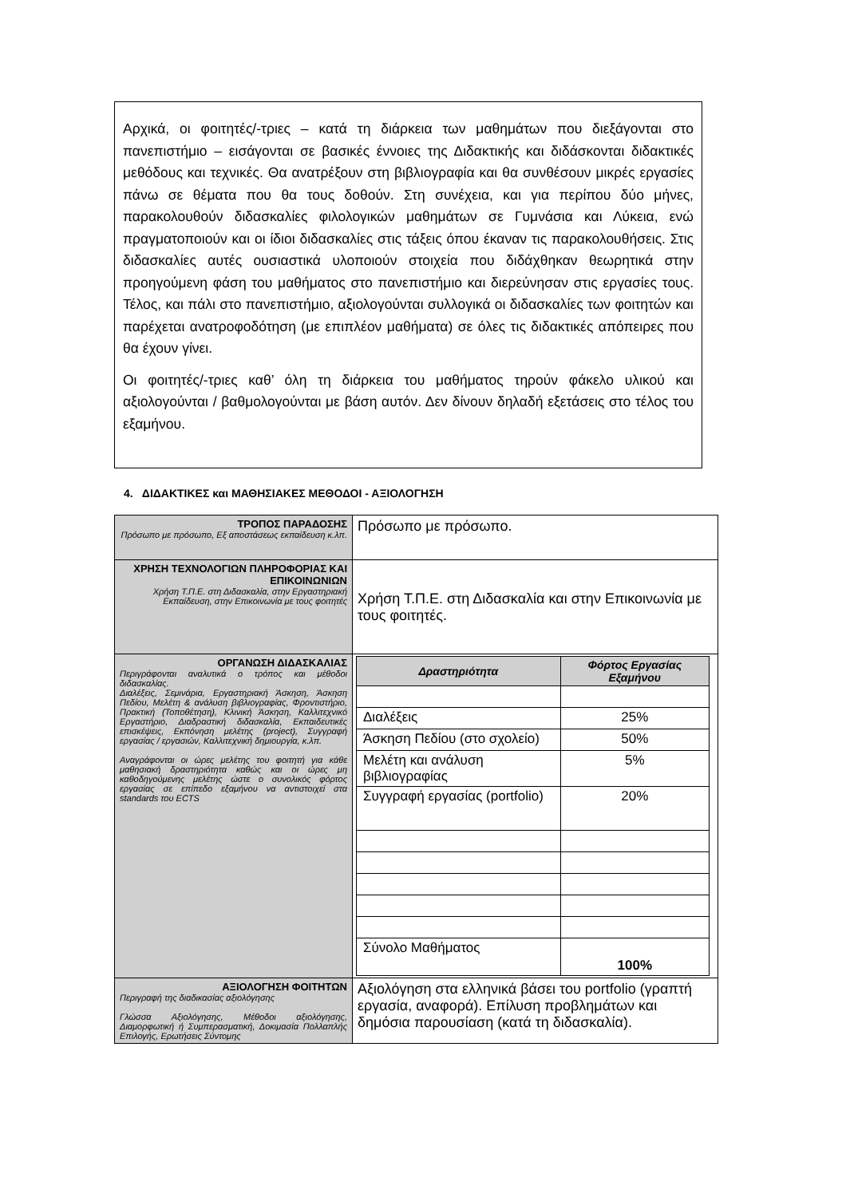Αρχικά, οι φοιτητές/-τριες – κατά τη διάρκεια των μαθημάτων που διεξάγονται στο πανεπιστήμιο – εισάγονται σε βασικές έννοιες της Διδακτικής και διδάσκονται διδακτικές μεθόδους και τεχνικές. Θα ανατρέξουν στη βιβλιογραφία και θα συνθέσουν μικρές εργασίες πάνω σε θέματα που θα τους δοθούν. Στη συνέχεια, και για περίπου δύο μήνες, παρακολουθούν διδασκαλίες φιλολογικών μαθημάτων σε Γυμνάσια και Λύκεια, ενώ πραγματοποιούν και οι ίδιοι διδασκαλίες στις τάξεις όπου έκαναν τις παρακολουθήσεις. Στις διδασκαλίες αυτές ουσιαστικά υλοποιούν στοιχεία που διδάχθηκαν θεωρητικά στην προηγούμενη φάση του μαθήματος στο πανεπιστήμιο και διερεύνησαν στις εργασίες τους. Τέλος, και πάλι στο πανεπιστήμιο, αξιολογούνται συλλογικά οι διδασκαλίες των φοιτητών και παρέχεται ανατροφοδότηση (με επιπλέον μαθήματα) σε όλες τις διδακτικές απόπειρες που θα έχουν γίνει.
Οι φοιτητές/-τριες καθ’ όλη τη διάρκεια του μαθήματος τηρούν φάκελο υλικού και αξιολογούνται / βαθμολογούνται με βάση αυτόν. Δεν δίνουν δηλαδή εξετάσεις στο τέλος του εξαμήνου.
4. ΔΙΔΑΚΤΙΚΕΣ και ΜΑΘΗΣΙΑΚΕΣ ΜΕΘΟΔΟΙ - ΑΞΙΟΛΟΓΗΣΗ
| ΤΡΟΠΟΣ ΠΑΡΑΔΟΣΗΣ Πρόσωπο με πρόσωπο, Εξ αποστάσεως εκπαίδευση κ.λπ. | Πρόσωπο με πρόσωπο. |
| ΧΡΗΣΗ ΤΕΧΝΟΛΟΓΙΩΝ ΠΛΗΡΟΦΟΡΙΑΣ ΚΑΙ ΕΠΙΚΟΙΝΩΝΙΩΝ Χρήση Τ.Π.Ε. στη Διδασκαλία, στην Εργαστηριακή Εκπαίδευση, στην Επικοινωνία με τους φοιτητές | Χρήση Τ.Π.Ε. στη Διδασκαλία και στην Επικοινωνία με τους φοιτητές. |
| ΟΡΓΑΝΩΣΗ ΔΙΔΑΣΚΑΛΙΑΣ Περιγράφονται αναλυτικά ο τρόπος και μέθοδοι διδασκαλίας. Διαλέξεις, Σεμινάρια, Εργαστηριακή Άσκηση, Άσκηση Πεδίου, Μελέτη & ανάλυση βιβλιογραφίας, Φροντιστήριο, Πρακτική (Τοποθέτηση), Κλινική Άσκηση, Καλλιτεχνικό Εργαστήριο, Διαδραστική διδασκαλία, Εκπαιδευτικές επισκέψεις, Εκπόνηση μελέτης (project), Συγγραφή εργασίας / εργασιών, Καλλιτεχνική δημιουργία, κ.λπ. Αναγράφονται οι ώρες μελέτης του φοιτητή για κάθε μαθησιακή δραστηριότητα καθώς και οι ώρες μη καθοδηγούμενης μελέτης ώστε ο συνολικός φόρτος εργασίας σε επίπεδο εξαμήνου να αντιστοιχεί στα standards του ECTS | / Δραστηριότητα / Φόρτος Εργασίας Εξαμήνου / / --- / --- / / Διαλέξεις / 25% / / Άσκηση Πεδίου (στο σχολείο) / 50% / / Μελέτη και ανάλυση βιβλιογραφίας / 5% / / Συγγραφή εργασίας (portfolio) / 20% / / Σύνολο Μαθήματος / 100% / |
| ΑΞΙΟΛΟΓΗΣΗ ΦΟΙΤΗΤΩΝ Περιγραφή της διαδικασίας αξιολόγησης Γλώσσα Αξιολόγησης, Μέθοδοι αξιολόγησης, Διαμορφωτική ή Συμπερασματική, Δοκιμασία Πολλαπλής Επιλογής, Ερωτήσεις Σύντομης | Αξιολόγηση στα ελληνικά βάσει του portfolio (γραπτή εργασία, αναφορά). Επίλυση προβλημάτων και δημόσια παρουσίαση (κατά τη διδασκαλία). |